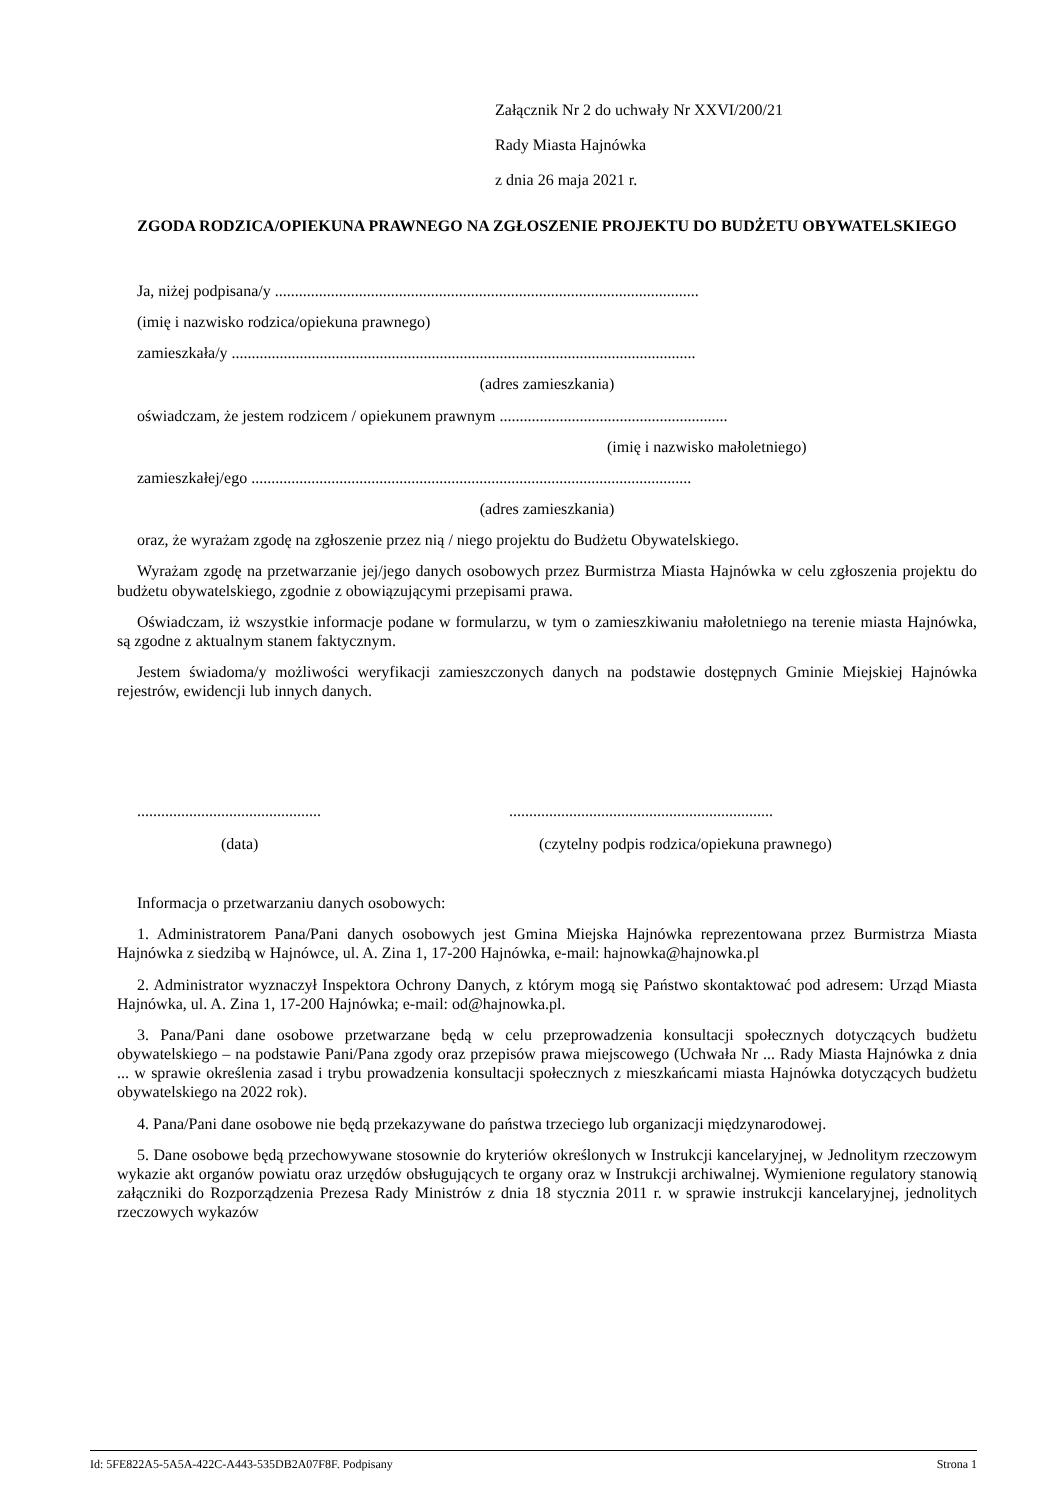Załącznik Nr 2 do uchwały Nr XXVI/200/21
Rady Miasta Hajnówka
z dnia 26 maja 2021 r.
ZGODA RODZICA/OPIEKUNA PRAWNEGO NA ZGŁOSZENIE PROJEKTU DO BUDŻETU OBYWATELSKIEGO
Ja, niżej podpisana/y ..........................................................................................................
(imię i nazwisko rodzica/opiekuna prawnego)
zamieszkała/y ....................................................................................................................
(adres zamieszkania)
oświadczam, że jestem rodzicem / opiekunem prawnym .........................................................
(imię i nazwisko małoletniego)
zamieszkałej/ego ..............................................................................................................
(adres zamieszkania)
oraz, że wyrażam zgodę na zgłoszenie przez nią / niego projektu do Budżetu Obywatelskiego.
Wyrażam zgodę na przetwarzanie jej/jego danych osobowych przez Burmistrza Miasta Hajnówka w celu zgłoszenia projektu do budżetu obywatelskiego, zgodnie z obowiązującymi przepisami prawa.
Oświadczam, iż wszystkie informacje podane w formularzu, w tym o zamieszkiwaniu małoletniego na terenie miasta Hajnówka, są zgodne z aktualnym stanem faktycznym.
Jestem świadoma/y możliwości weryfikacji zamieszczonych danych na podstawie dostępnych Gminie Miejskiej Hajnówka rejestrów, ewidencji lub innych danych.
................................................................................................................
(data) (czytelny podpis rodzica/opiekuna prawnego)
Informacja o przetwarzaniu danych osobowych:
1. Administratorem Pana/Pani danych osobowych jest Gmina Miejska Hajnówka reprezentowana przez Burmistrza Miasta Hajnówka z siedzibą w Hajnówce, ul. A. Zina 1, 17-200 Hajnówka, e-mail: hajnowka@hajnowka.pl
2. Administrator wyznaczył Inspektora Ochrony Danych, z którym mogą się Państwo skontaktować pod adresem: Urząd Miasta Hajnówka, ul. A. Zina 1, 17-200 Hajnówka; e-mail: od@hajnowka.pl.
3. Pana/Pani dane osobowe przetwarzane będą w celu przeprowadzenia konsultacji społecznych dotyczących budżetu obywatelskiego – na podstawie Pani/Pana zgody oraz przepisów prawa miejscowego (Uchwała Nr ... Rady Miasta Hajnówka z dnia ... w sprawie określenia zasad i trybu prowadzenia konsultacji społecznych z mieszkańcami miasta Hajnówka dotyczących budżetu obywatelskiego na 2022 rok).
4. Pana/Pani dane osobowe nie będą przekazywane do państwa trzeciego lub organizacji międzynarodowej.
5. Dane osobowe będą przechowywane stosownie do kryteriów określonych w Instrukcji kancelaryjnej, w Jednolitym rzeczowym wykazie akt organów powiatu oraz urzędów obsługujących te organy oraz w Instrukcji archiwalnej. Wymienione regulatory stanowią załączniki do Rozporządzenia Prezesa Rady Ministrów z dnia 18 stycznia 2011 r. w sprawie instrukcji kancelaryjnej, jednolitych rzeczowych wykazów
Id: 5FE822A5-5A5A-422C-A443-535DB2A07F8F. Podpisany Strona 1